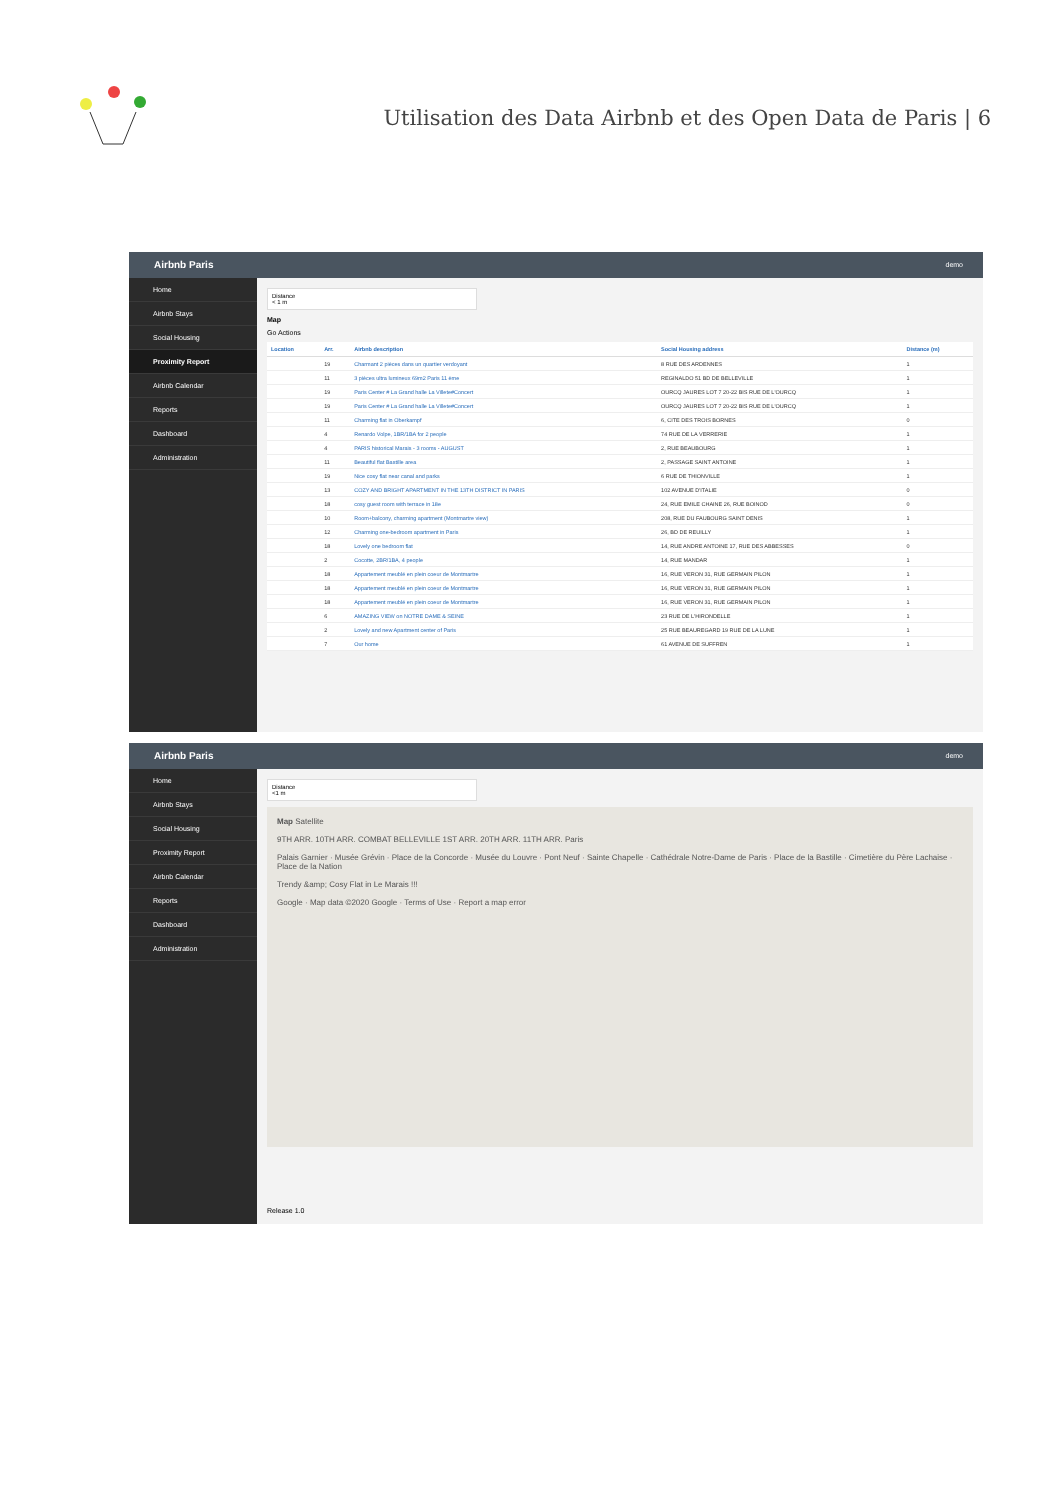Utilisation des Data Airbnb et des Open Data de Paris | 6
Airbnb Paris demo
Home
Airbnb Stays
Social Housing
Proximity Report
Airbnb Calendar
Reports
Dashboard
Administration
Distance
< 1 m
Map
Go Actions
| Location | Arr. | Airbnb description | Social Housing address | Distance (m) |
| --- | --- | --- | --- | --- |
| | 19 | Charmant 2 pièces dans un quartier verdoyant | 8 RUE DES ARDENNES | 1 |
| | 11 | 3 pièces ultra lumineux 69m2 Paris 11 ème | REGINALDO 51 BD DE BELLEVILLE | 1 |
| | 19 | Paris Center # La Grand halle La Villete#Concert | OURCQ JAURES LOT 7 20-22 BIS RUE DE L'OURCQ | 1 |
| | 19 | Paris Center # La Grand halle La Villete#Concert | OURCQ JAURES LOT 7 20-22 BIS RUE DE L'OURCQ | 1 |
| | 11 | Charming flat in Oberkampf | 6, CITE DES TROIS BORNES | 0 |
| | 4 | Renardo Volpe, 1BR/1BA for 2 people | 74 RUE DE LA VERRERIE | 1 |
| | 4 | PARIS historical Marais - 3 rooms - AUGUST | 2, RUE BEAUBOURG | 1 |
| | 11 | Beautiful flat Bastille area | 2, PASSAGE SAINT ANTOINE | 1 |
| | 19 | Nice cosy flat near canal and parks | 6 RUE DE THIONVILLE | 1 |
| | 13 | COZY AND BRIGHT APARTMENT IN THE 13TH DISTRICT IN PARIS | 102 AVENUE D'ITALIE | 0 |
| | 18 | cosy guest room with terrace in 18e | 24, RUE EMILE CHAINE 26, RUE BOINOD | 0 |
| | 10 | Room+balcony, charming apartment (Montmartre view) | 208, RUE DU FAUBOURG SAINT DENIS | 1 |
| | 12 | Charming one-bedroom apartment in Paris | 26, BD DE REUILLY | 1 |
| | 18 | Lovely one bedroom flat | 14, RUE ANDRE ANTOINE 17, RUE DES ABBESSES | 0 |
| | 2 | Cocotte, 2BR/1BA, 4 people | 14, RUE MANDAR | 1 |
| | 18 | Appartement meublé en plein coeur de Montmartre | 16, RUE VERON 31, RUE GERMAIN PILON | 1 |
| | 18 | Appartement meublé en plein coeur de Montmartre | 16, RUE VERON 31, RUE GERMAIN PILON | 1 |
| | 18 | Appartement meublé en plein coeur de Montmartre | 16, RUE VERON 31, RUE GERMAIN PILON | 1 |
| | 6 | AMAZING VIEW on NOTRE DAME & SEINE | 23 RUE DE L'HIRONDELLE | 1 |
| | 2 | Lovely and new Apartment center of Paris | 25 RUE BEAUREGARD 19 RUE DE LA LUNE | 1 |
| | 7 | Our home | 61 AVENUE DE SUFFREN | 1 |
Airbnb Paris demo
Home
Airbnb Stays
Social Housing
Proximity Report
Airbnb Calendar
Reports
Dashboard
Administration
Distance
<1 m
Map Satellite
9TH ARR. 10TH ARR. COMBAT BELLEVILLE 1ST ARR. 20TH ARR. 11TH ARR. Paris
Palais Garnier · Musée Grévin · Place de la Concorde · Musée du Louvre · Pont Neuf · Sainte Chapelle · Cathédrale Notre-Dame de Paris · Place de la Bastille · Cimetière du Père Lachaise · Place de la Nation
Trendy &amp; Cosy Flat in Le Marais !!!
Google · Map data ©2020 Google · Terms of Use · Report a map error
Release 1.0